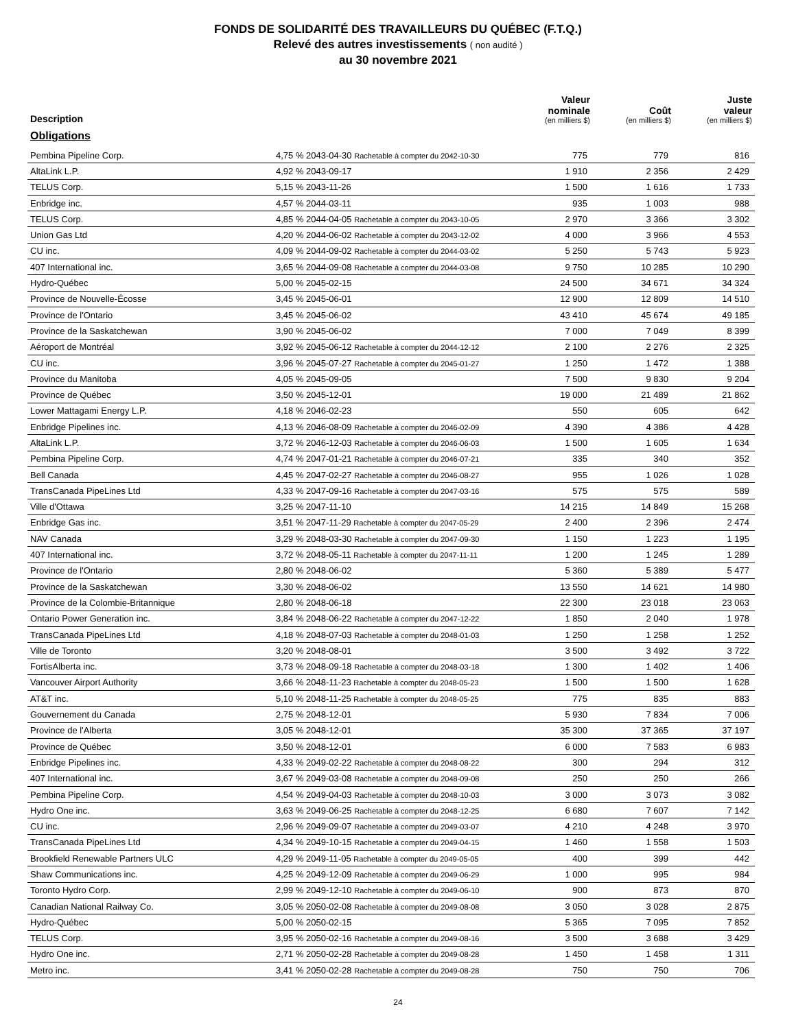FONDS DE SOLIDARITÉ DES TRAVAILLEURS DU QUÉBEC (F.T.Q.)
Relevé des autres investissements ( non audité )
au 30 novembre 2021
| Description | | Valeur nominale (en milliers $) | Coût (en milliers $) | Juste valeur (en milliers $) |
| --- | --- | --- | --- | --- |
| Obligations | | | | |
| Pembina Pipeline Corp. | 4,75 % 2043-04-30 Rachetable à compter du 2042-10-30 | 775 | 779 | 816 |
| AltaLink L.P. | 4,92 % 2043-09-17 | 1 910 | 2 356 | 2 429 |
| TELUS Corp. | 5,15 % 2043-11-26 | 1 500 | 1 616 | 1 733 |
| Enbridge inc. | 4,57 % 2044-03-11 | 935 | 1 003 | 988 |
| TELUS Corp. | 4,85 % 2044-04-05 Rachetable à compter du 2043-10-05 | 2 970 | 3 366 | 3 302 |
| Union Gas Ltd | 4,20 % 2044-06-02 Rachetable à compter du 2043-12-02 | 4 000 | 3 966 | 4 553 |
| CU inc. | 4,09 % 2044-09-02 Rachetable à compter du 2044-03-02 | 5 250 | 5 743 | 5 923 |
| 407 International inc. | 3,65 % 2044-09-08 Rachetable à compter du 2044-03-08 | 9 750 | 10 285 | 10 290 |
| Hydro-Québec | 5,00 % 2045-02-15 | 24 500 | 34 671 | 34 324 |
| Province de Nouvelle-Écosse | 3,45 % 2045-06-01 | 12 900 | 12 809 | 14 510 |
| Province de l'Ontario | 3,45 % 2045-06-02 | 43 410 | 45 674 | 49 185 |
| Province de la Saskatchewan | 3,90 % 2045-06-02 | 7 000 | 7 049 | 8 399 |
| Aéroport de Montréal | 3,92 % 2045-06-12 Rachetable à compter du 2044-12-12 | 2 100 | 2 276 | 2 325 |
| CU inc. | 3,96 % 2045-07-27 Rachetable à compter du 2045-01-27 | 1 250 | 1 472 | 1 388 |
| Province du Manitoba | 4,05 % 2045-09-05 | 7 500 | 9 830 | 9 204 |
| Province de Québec | 3,50 % 2045-12-01 | 19 000 | 21 489 | 21 862 |
| Lower Mattagami Energy L.P. | 4,18 % 2046-02-23 | 550 | 605 | 642 |
| Enbridge Pipelines inc. | 4,13 % 2046-08-09 Rachetable à compter du 2046-02-09 | 4 390 | 4 386 | 4 428 |
| AltaLink L.P. | 3,72 % 2046-12-03 Rachetable à compter du 2046-06-03 | 1 500 | 1 605 | 1 634 |
| Pembina Pipeline Corp. | 4,74 % 2047-01-21 Rachetable à compter du 2046-07-21 | 335 | 340 | 352 |
| Bell Canada | 4,45 % 2047-02-27 Rachetable à compter du 2046-08-27 | 955 | 1 026 | 1 028 |
| TransCanada PipeLines Ltd | 4,33 % 2047-09-16 Rachetable à compter du 2047-03-16 | 575 | 575 | 589 |
| Ville d'Ottawa | 3,25 % 2047-11-10 | 14 215 | 14 849 | 15 268 |
| Enbridge Gas inc. | 3,51 % 2047-11-29 Rachetable à compter du 2047-05-29 | 2 400 | 2 396 | 2 474 |
| NAV Canada | 3,29 % 2048-03-30 Rachetable à compter du 2047-09-30 | 1 150 | 1 223 | 1 195 |
| 407 International inc. | 3,72 % 2048-05-11 Rachetable à compter du 2047-11-11 | 1 200 | 1 245 | 1 289 |
| Province de l'Ontario | 2,80 % 2048-06-02 | 5 360 | 5 389 | 5 477 |
| Province de la Saskatchewan | 3,30 % 2048-06-02 | 13 550 | 14 621 | 14 980 |
| Province de la Colombie-Britannique | 2,80 % 2048-06-18 | 22 300 | 23 018 | 23 063 |
| Ontario Power Generation inc. | 3,84 % 2048-06-22 Rachetable à compter du 2047-12-22 | 1 850 | 2 040 | 1 978 |
| TransCanada PipeLines Ltd | 4,18 % 2048-07-03 Rachetable à compter du 2048-01-03 | 1 250 | 1 258 | 1 252 |
| Ville de Toronto | 3,20 % 2048-08-01 | 3 500 | 3 492 | 3 722 |
| FortisAlberta inc. | 3,73 % 2048-09-18 Rachetable à compter du 2048-03-18 | 1 300 | 1 402 | 1 406 |
| Vancouver Airport Authority | 3,66 % 2048-11-23 Rachetable à compter du 2048-05-23 | 1 500 | 1 500 | 1 628 |
| AT&T inc. | 5,10 % 2048-11-25 Rachetable à compter du 2048-05-25 | 775 | 835 | 883 |
| Gouvernement du Canada | 2,75 % 2048-12-01 | 5 930 | 7 834 | 7 006 |
| Province de l'Alberta | 3,05 % 2048-12-01 | 35 300 | 37 365 | 37 197 |
| Province de Québec | 3,50 % 2048-12-01 | 6 000 | 7 583 | 6 983 |
| Enbridge Pipelines inc. | 4,33 % 2049-02-22 Rachetable à compter du 2048-08-22 | 300 | 294 | 312 |
| 407 International inc. | 3,67 % 2049-03-08 Rachetable à compter du 2048-09-08 | 250 | 250 | 266 |
| Pembina Pipeline Corp. | 4,54 % 2049-04-03 Rachetable à compter du 2048-10-03 | 3 000 | 3 073 | 3 082 |
| Hydro One inc. | 3,63 % 2049-06-25 Rachetable à compter du 2048-12-25 | 6 680 | 7 607 | 7 142 |
| CU inc. | 2,96 % 2049-09-07 Rachetable à compter du 2049-03-07 | 4 210 | 4 248 | 3 970 |
| TransCanada PipeLines Ltd | 4,34 % 2049-10-15 Rachetable à compter du 2049-04-15 | 1 460 | 1 558 | 1 503 |
| Brookfield Renewable Partners ULC | 4,29 % 2049-11-05 Rachetable à compter du 2049-05-05 | 400 | 399 | 442 |
| Shaw Communications inc. | 4,25 % 2049-12-09 Rachetable à compter du 2049-06-29 | 1 000 | 995 | 984 |
| Toronto Hydro Corp. | 2,99 % 2049-12-10 Rachetable à compter du 2049-06-10 | 900 | 873 | 870 |
| Canadian National Railway Co. | 3,05 % 2050-02-08 Rachetable à compter du 2049-08-08 | 3 050 | 3 028 | 2 875 |
| Hydro-Québec | 5,00 % 2050-02-15 | 5 365 | 7 095 | 7 852 |
| TELUS Corp. | 3,95 % 2050-02-16 Rachetable à compter du 2049-08-16 | 3 500 | 3 688 | 3 429 |
| Hydro One inc. | 2,71 % 2050-02-28 Rachetable à compter du 2049-08-28 | 1 450 | 1 458 | 1 311 |
| Metro inc. | 3,41 % 2050-02-28 Rachetable à compter du 2049-08-28 | 750 | 750 | 706 |
24